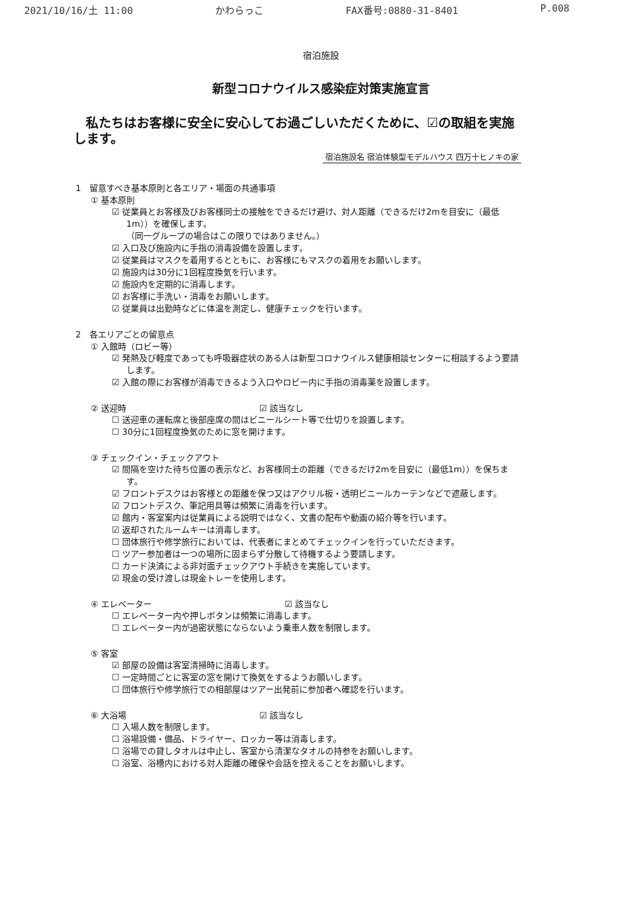2021/10/16/土 11:00 かわらっこ FAX番号:0880-31-8401 P.008
宿泊施設
新型コロナウイルス感染症対策実施宣言
私たちはお客様に安全に安心してお過ごしいただくために、☑の取組を実施します。
宿泊施設名 宿泊体験型モデルハウス 四万十ヒノキの家
1　留意すべき基本原則と各エリア・場面の共通事項
① 基本原則
☑ 従業員とお客様及びお客様同士の接触をできるだけ避け、対人距離（できるだけ2mを目安に（最低1m））を確保します。
（同一グループの場合はこの限りではありません。）
☑ 入口及び施設内に手指の消毒設備を設置します。
☑ 従業員はマスクを着用するとともに、お客様にもマスクの着用をお願いします。
☑ 施設内は30分に1回程度換気を行います。
☑ 施設内を定期的に消毒します。
☑ お客様に手洗い・消毒をお願いします。
☑ 従業員は出勤時などに体温を測定し、健康チェックを行います。
2　各エリアごとの留意点
① 入館時（ロビー等）
☑ 発熱及び軽度であっても呼吸器症状のある人は新型コロナウイルス健康相談センターに相談するよう要請します。
☑ 入館の際にお客様が消毒できるよう入口やロビー内に手指の消毒薬を設置します。
② 送迎時 ☑ 該当なし
☐ 送迎車の運転席と後部座席の間はビニールシート等で仕切りを設置します。
☐ 30分に1回程度換気のために窓を開けます。
③ チェックイン・チェックアウト
☑ 間隔を空けた待ち位置の表示など、お客様同士の距離（できるだけ2mを目安に（最低1m））を保ちます。
☑ フロントデスクはお客様との距離を保つ又はアクリル板・透明ビニールカーテンなどで遮蔽します。
☑ フロントデスク、筆記用具等は頻繁に消毒を行います。
☑ 館内・客室案内は従業員による説明ではなく、文書の配布や動画の紹介等を行います。
☑ 返却されたルームキーは消毒します。
☐ 団体旅行や修学旅行においては、代表者にまとめてチェックインを行っていただきます。
☐ ツアー参加者は一つの場所に固まらず分散して待機するよう要請します。
☐ カード決済による非対面チェックアウト手続きを実施しています。
☑ 現金の受け渡しは現金トレーを使用します。
④ エレベーター ☑ 該当なし
☐ エレベーター内や押しボタンは頻繁に消毒します。
☐ エレベーター内が過密状態にならないよう乗車人数を制限します。
⑤ 客室
☑ 部屋の設備は客室清掃時に消毒します。
☐ 一定時間ごとに客室の窓を開けて換気をするようお願いします。
☐ 団体旅行や修学旅行での相部屋はツアー出発前に参加者へ確認を行います。
⑥ 大浴場 ☑ 該当なし
☐ 入場人数を制限します。
☐ 浴場設備・備品、ドライヤー、ロッカー等は消毒します。
☐ 浴場での貸しタオルは中止し、客室から清潔なタオルの持参をお願いします。
☐ 浴室、浴槽内における対人距離の確保や会話を控えることをお願いします。